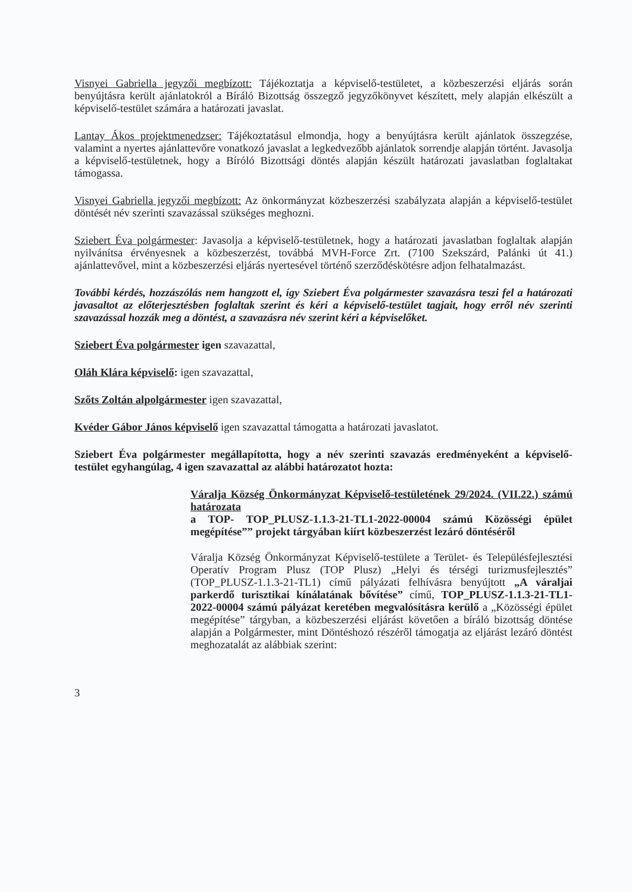Visnyei Gabriella jegyzői megbízott: Tájékoztatja a képviselő-testületet, a közbeszerzési eljárás során benyújtásra került ajánlatokról a Bíráló Bizottság összegző jegyzőkönyvet készített, mely alapján elkészült a képviselő-testület számára a határozati javaslat.
Lantay Ákos projektmenedzser: Tájékoztatásul elmondja, hogy a benyújtásra került ajánlatok összegzése, valamint a nyertes ajánlattevőre vonatkozó javaslat a legkedvezőbb ajánlatok sorrendje alapján történt. Javasolja a képviselő-testületnek, hogy a Bíróló Bizottsági döntés alapján készült határozati javaslatban foglaltakat támogassa.
Visnyei Gabriella jegyzői megbízott: Az önkormányzat közbeszerzési szabályzata alapján a képviselő-testület döntését név szerinti szavazással szükséges meghozni.
Sziebert Éva polgármester: Javasolja a képviselő-testületnek, hogy a határozati javaslatban foglaltak alapján nyilvánítsa érvényesnek a közbeszerzést, továbbá MVH-Force Zrt. (7100 Szekszárd, Palánki út 41.) ajánlattevővel, mint a közbeszerzési eljárás nyertesével történő szerződéskötésre adjon felhatalmazást.
További kérdés, hozzászólás nem hangzott el, így Sziebert Éva polgármester szavazásra teszi fel a határozati javasaltot az előterjesztésben foglaltak szerint és kéri a képviselő-testület tagjait, hogy erről név szerinti szavazással hozzák meg a döntést, a szavazásra név szerint kéri a képviselőket.
Sziebert Éva polgármester igen szavazattal,
Oláh Klára képviselő: igen szavazattal,
Szőts Zoltán alpolgármester igen szavazattal,
Kvéder Gábor János képviselő igen szavazattal támogatta a határozati javaslatot.
Sziebert Éva polgármester megállapította, hogy a név szerinti szavazás eredményeként a képviselő-testület egyhangúlag, 4 igen szavazattal az alábbi határozatot hozta:
Váralja Község Önkormányzat Képviselő-testületének 29/2024. (VII.22.) számú határozata
a TOP- TOP_PLUSZ-1.1.3-21-TL1-2022-00004 számú Közösségi épület megépítése”” projekt tárgyában kiírt közbeszerzést lezáró döntéséről
Váralja Község Önkormányzat Képviselő-testülete a Terület- és Településfejlesztési Operatív Program Plusz (TOP Plusz) „Helyi és térségi turizmusfejlesztés” (TOP_PLUSZ-1.1.3-21-TL1) című pályázati felhívásra benyújtott „A váraljai parkerdő turisztikai kínálatának bővítése” című, TOP_PLUSZ-1.1.3-21-TL1-2022-00004 számú pályázat keretében megvalósításra kerülő a „Közösségi épület megépítése” tárgyban, a közbeszerzési eljárást követően a bíráló bizottság döntése alapján a Polgármester, mint Döntéshozó részéről támogatja az eljárást lezáró döntést meghozatalát az alábbiak szerint:
3